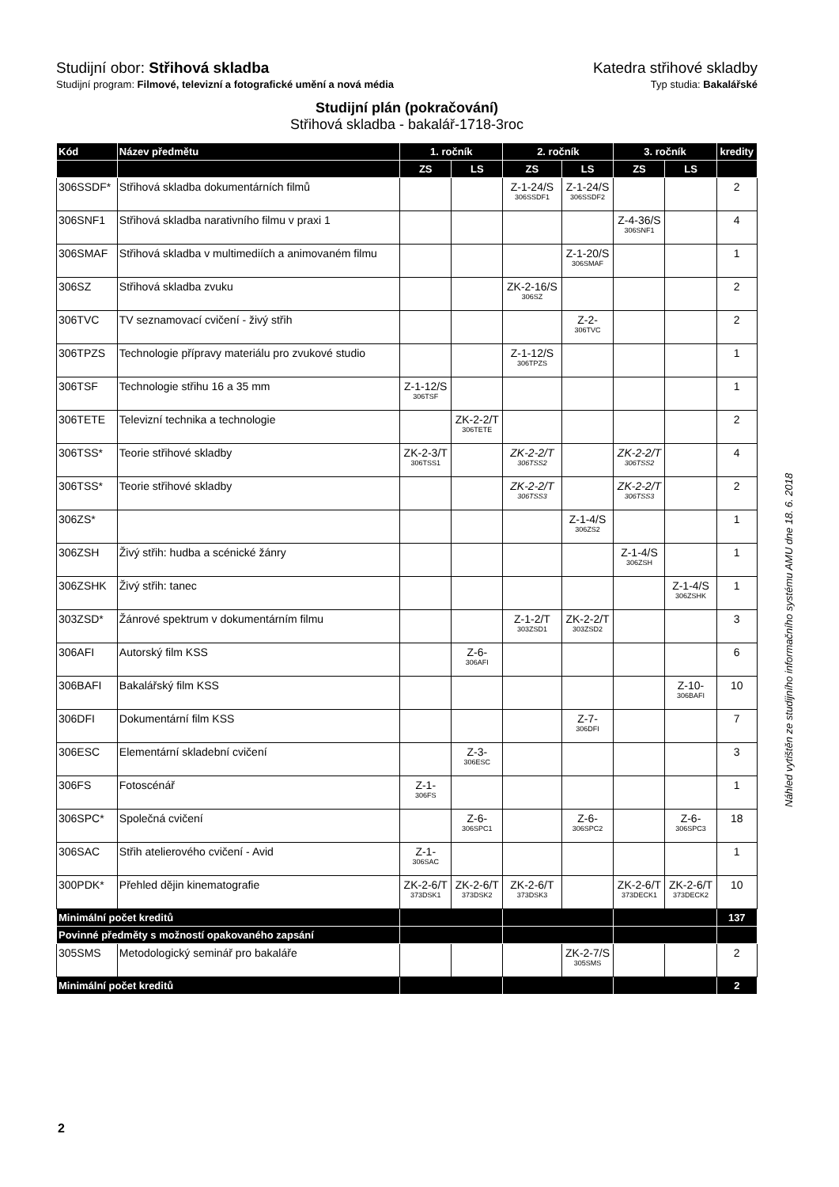Studijní obor: Střihová skladba Katedra střihové skladby
Studijní program: Filmové, televizní a fotografické umění a nová média Typ studia: Bakalářské
Studijní plán (pokračování)
Střihová skladba - bakalář-1718-3roc
| Kód | Název předmětu | 1. ročník | | 2. ročník | | 3. ročník | | kredity |
| --- | --- | --- | --- | --- | --- | --- | --- | --- |
| | | ZS | LS | ZS | LS | ZS | LS | |
| 306SSDF* | Střihová skladba dokumentárních filmů | | | Z-1-24/S 306SSDF1 | Z-1-24/S 306SSDF2 | | | 2 |
| 306SNF1 | Střihová skladba narativního filmu v praxi 1 | | | | | Z-4-36/S 306SNF1 | | 4 |
| 306SMAF | Střihová skladba v multimediích a animovaném filmu | | | | Z-1-20/S 306SMAF | | | 1 |
| 306SZ | Střihová skladba zvuku | | | ZK-2-16/S 306SZ | | | | 2 |
| 306TVC | TV seznamovací cvičení - živý střih | | | | Z-2- 306TVC | | | 2 |
| 306TPZS | Technologie přípravy materiálu pro zvukové studio | | | Z-1-12/S 306TPZS | | | | 1 |
| 306TSF | Technologie střihu 16 a 35 mm | Z-1-12/S 306TSF | | | | | | 1 |
| 306TETE | Televizní technika a technologie | | ZK-2-2/T 306TETE | | | | | 2 |
| 306TSS* | Teorie střihové skladby | ZK-2-3/T 306TSS1 | | ZK-2-2/T 306TSS2 | | ZK-2-2/T 306TSS2 | | 4 |
| 306TSS* | Teorie střihové skladby | | | ZK-2-2/T 306TSS3 | | ZK-2-2/T 306TSS3 | | 2 |
| 306ZS* | | | | | Z-1-4/S 306ZS2 | | | 1 |
| 306ZSH | Živý střih: hudba a scénické žánry | | | | | Z-1-4/S 306ZSH | | 1 |
| 306ZSHK | Živý střih: tanec | | | | | | Z-1-4/S 306ZSHK | 1 |
| 303ZSD* | Žánrové spektrum v dokumentárním filmu | | | Z-1-2/T 303ZSD1 | ZK-2-2/T 303ZSD2 | | | 3 |
| 306AFI | Autorský film KSS | | Z-6- 306AFI | | | | | 6 |
| 306BAFI | Bakalářský film KSS | | | | | | Z-10- 306BAFI | 10 |
| 306DFI | Dokumentární film KSS | | | | Z-7- 306DFI | | | 7 |
| 306ESC | Elementární skladební cvičení | | Z-3- 306ESC | | | | | 3 |
| 306FS | Fotoscénář | Z-1- 306FS | | | | | | 1 |
| 306SPC* | Společná cvičení | | Z-6- 306SPC1 | | Z-6- 306SPC2 | | Z-6- 306SPC3 | 18 |
| 306SAC | Střih atelierového cvičení - Avid | Z-1- 306SAC | | | | | | 1 |
| 300PDK* | Přehled dějin kinematografie | ZK-2-6/T 373DSK1 | ZK-2-6/T 373DSK2 | ZK-2-6/T 373DSK3 | | ZK-2-6/T 373DECK1 | ZK-2-6/T 373DECK2 | 10 |
| Minimální počet kreditů | | | | | | | | 137 |
| Povinné předměty s možností opakovaného zapsání | | | | | | | | |
| 305SMS | Metodologický seminář pro bakaláře | | | | ZK-2-7/S 305SMS | | | 2 |
| Minimální počet kreditů | | | | | | | | 2 |
Náhled vytištěn ze studijního informačního systému AMU dne 18. 6. 2018
2